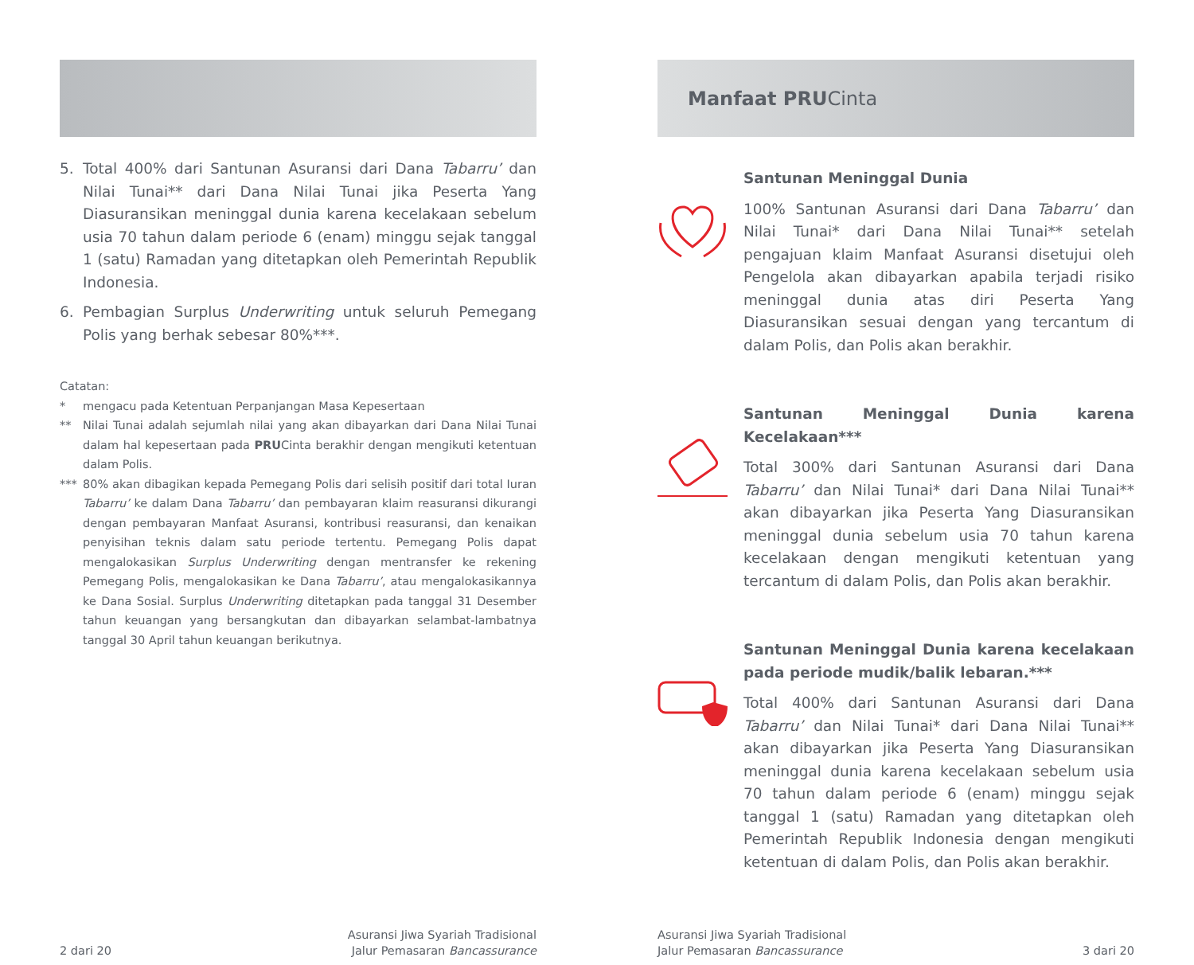5. Total 400% dari Santunan Asuransi dari Dana Tabarru’ dan Nilai Tunai** dari Dana Nilai Tunai jika Peserta Yang Diasuransikan meninggal dunia karena kecelakaan sebelum usia 70 tahun dalam periode 6 (enam) minggu sejak tanggal 1 (satu) Ramadan yang ditetapkan oleh Pemerintah Republik Indonesia.
6. Pembagian Surplus Underwriting untuk seluruh Pemegang Polis yang berhak sebesar 80%***.
Catatan:
* mengacu pada Ketentuan Perpanjangan Masa Kepesertaan
** Nilai Tunai adalah sejumlah nilai yang akan dibayarkan dari Dana Nilai Tunai dalam hal kepesertaan pada PRUCinta berakhir dengan mengikuti ketentuan dalam Polis.
*** 80% akan dibagikan kepada Pemegang Polis dari selisih positif dari total Iuran Tabarru’ ke dalam Dana Tabarru’ dan pembayaran klaim reasuransi dikurangi dengan pembayaran Manfaat Asuransi, kontribusi reasuransi, dan kenaikan penyisihan teknis dalam satu periode tertentu. Pemegang Polis dapat mengalokasikan Surplus Underwriting dengan mentransfer ke rekening Pemegang Polis, mengalokasikan ke Dana Tabarru’, atau mengalokasikannya ke Dana Sosial. Surplus Underwriting ditetapkan pada tanggal 31 Desember tahun keuangan yang bersangkutan dan dibayarkan selambat-lambatnya tanggal 30 April tahun keuangan berikutnya.
2 dari 20
Asuransi Jiwa Syariah Tradisional
Jalur Pemasaran Bancassurance
Manfaat PRU Cinta
Santunan Meninggal Dunia
100% Santunan Asuransi dari Dana Tabarru’ dan Nilai Tunai* dari Dana Nilai Tunai** setelah pengajuan klaim Manfaat Asuransi disetujui oleh Pengelola akan dibayarkan apabila terjadi risiko meninggal dunia atas diri Peserta Yang Diasuransikan sesuai dengan yang tercantum di dalam Polis, dan Polis akan berakhir.
Santunan Meninggal Dunia karena Kecelakaan***
Total 300% dari Santunan Asuransi dari Dana Tabarru’ dan Nilai Tunai* dari Dana Nilai Tunai** akan dibayarkan jika Peserta Yang Diasuransikan meninggal dunia sebelum usia 70 tahun karena kecelakaan dengan mengikuti ketentuan yang tercantum di dalam Polis, dan Polis akan berakhir.
Santunan Meninggal Dunia karena kecelakaan pada periode mudik/balik lebaran.***
Total 400% dari Santunan Asuransi dari Dana Tabarru’ dan Nilai Tunai* dari Dana Nilai Tunai** akan dibayarkan jika Peserta Yang Diasuransikan meninggal dunia karena kecelakaan sebelum usia 70 tahun dalam periode 6 (enam) minggu sejak tanggal 1 (satu) Ramadan yang ditetapkan oleh Pemerintah Republik Indonesia dengan mengikuti ketentuan di dalam Polis, dan Polis akan berakhir.
Asuransi Jiwa Syariah Tradisional
Jalur Pemasaran Bancassurance
3 dari 20